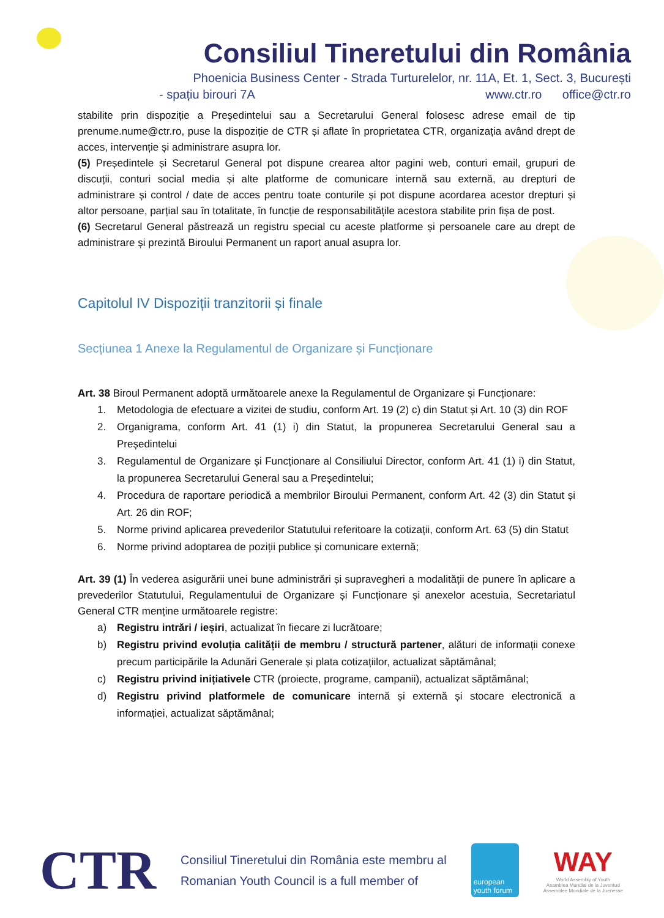Consiliul Tineretului din România
Phoenicia Business Center - Strada Turturelelor, nr. 11A, Et. 1, Sect. 3, București
- spațiu birouri 7A www.ctr.ro office@ctr.ro
stabilite prin dispoziție a Președintelui sau a Secretarului General folosesc adrese email de tip prenume.nume@ctr.ro, puse la dispoziție de CTR și aflate în proprietatea CTR, organizația având drept de acces, intervenție și administrare asupra lor.
(5) Președintele și Secretarul General pot dispune crearea altor pagini web, conturi email, grupuri de discuții, conturi social media și alte platforme de comunicare internă sau externă, au drepturi de administrare și control / date de acces pentru toate conturile și pot dispune acordarea acestor drepturi și altor persoane, parțial sau în totalitate, în funcție de responsabilitățile acestora stabilite prin fișa de post.
(6) Secretarul General păstrează un registru special cu aceste platforme și persoanele care au drept de administrare și prezintă Biroului Permanent un raport anual asupra lor.
Capitolul IV Dispoziții tranzitorii și finale
Secțiunea 1 Anexe la Regulamentul de Organizare și Funcționare
Art. 38 Biroul Permanent adoptă următoarele anexe la Regulamentul de Organizare și Funcționare:
1. Metodologia de efectuare a vizitei de studiu, conform Art. 19 (2) c) din Statut și Art. 10 (3) din ROF
2. Organigrama, conform Art. 41 (1) i) din Statut, la propunerea Secretarului General sau a Președintelui
3. Regulamentul de Organizare și Funcționare al Consiliului Director, conform Art. 41 (1) i) din Statut, la propunerea Secretarului General sau a Președintelui;
4. Procedura de raportare periodică a membrilor Biroului Permanent, conform Art. 42 (3) din Statut și Art. 26 din ROF;
5. Norme privind aplicarea prevederilor Statutului referitoare la cotizații, conform Art. 63 (5) din Statut
6. Norme privind adoptarea de poziții publice și comunicare externă;
Art. 39 (1) În vederea asigurării unei bune administrări și supravegheri a modalității de punere în aplicare a prevederilor Statutului, Regulamentului de Organizare și Funcționare și anexelor acestuia, Secretariatul General CTR menține următoarele registre:
a) Registru intrări / ieșiri, actualizat în fiecare zi lucrătoare;
b) Registru privind evoluția calității de membru / structură partener, alături de informații conexe precum participările la Adunări Generale și plata cotizațiilor, actualizat săptămânal;
c) Registru privind inițiativele CTR (proiecte, programe, campanii), actualizat săptămânal;
d) Registru privind platformele de comunicare internă și externă și stocare electronică a informației, actualizat săptămânal;
CTR
Consiliul Tineretului din România este membru al
Romanian Youth Council is a full member of
european youth forum
WAY
World Assembly of Youth
Asamblea Mundial de la Juventud
Assemblee Mondiale de la Juenesse